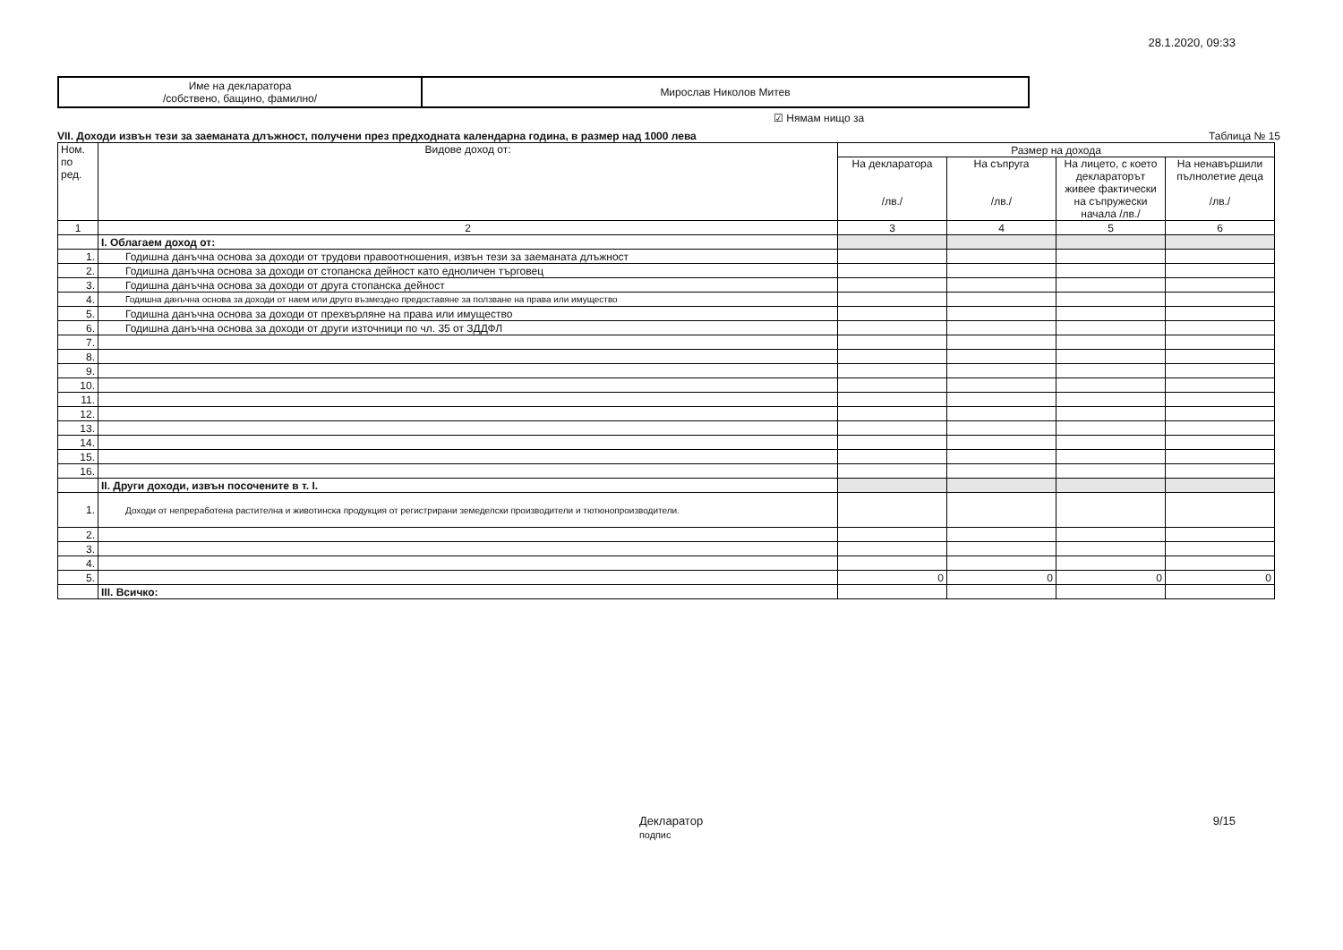28.1.2020, 09:33
| Име на декларатора /собствено, бащино, фамилно/ | Мирослав Николов Митев |
☑ Нямам нищо за
VII. Доходи извън тези за заеманата длъжност, получени през предходната календарна година, в размер над 1000 лева Таблица № 15
| Ном. по ред. | Видове доход от: | Размер на дохода | | | |
| --- | --- | --- | --- | --- | --- |
| | | На декларатора /лв./ | На съпруга /лв./ | На лицето, с което деклараторът живее фактически на съпружески начала /лв./ | На ненавършили пълнолетие деца /лв./ |
| 1 | 2 | 3 | 4 | 5 | 6 |
| | I. Облагаем доход от: | | | | |
| 1. | Годишна данъчна основа за доходи от трудови правоотношения, извън тези за заеманата длъжност | | | | |
| 2. | Годишна данъчна основа за доходи от стопанска дейност като едноличен търговец | | | | |
| 3. | Годишна данъчна основа за доходи от друга стопанска дейност | | | | |
| 4. | Годишна данъчна основа за доходи от наем или друго възмездно предоставяне за ползване на права или имущество | | | | |
| 5. | Годишна данъчна основа за доходи от прехвърляне на права или имущество | | | | |
| 6. | Годишна данъчна основа за доходи от други източници по чл. 35 от ЗДДФЛ | | | | |
| 7. | | | | | |
| 8. | | | | | |
| 9. | | | | | |
| 10. | | | | | |
| 11. | | | | | |
| 12. | | | | | |
| 13. | | | | | |
| 14. | | | | | |
| 15. | | | | | |
| 16. | | | | | |
| | II. Други доходи, извън посочените в т. I. | | | | |
| 1. | Доходи от непреработена растителна и животинска продукция от регистрирани земеделски производители и тютюнопроизводители. | | | | |
| 2. | | | | | |
| 3. | | | | | |
| 4. | | | | | |
| 5. | | 0 | 0 | 0 | 0 |
| | III. Всичко: | | | | |
Декларатор
подпис 9/15